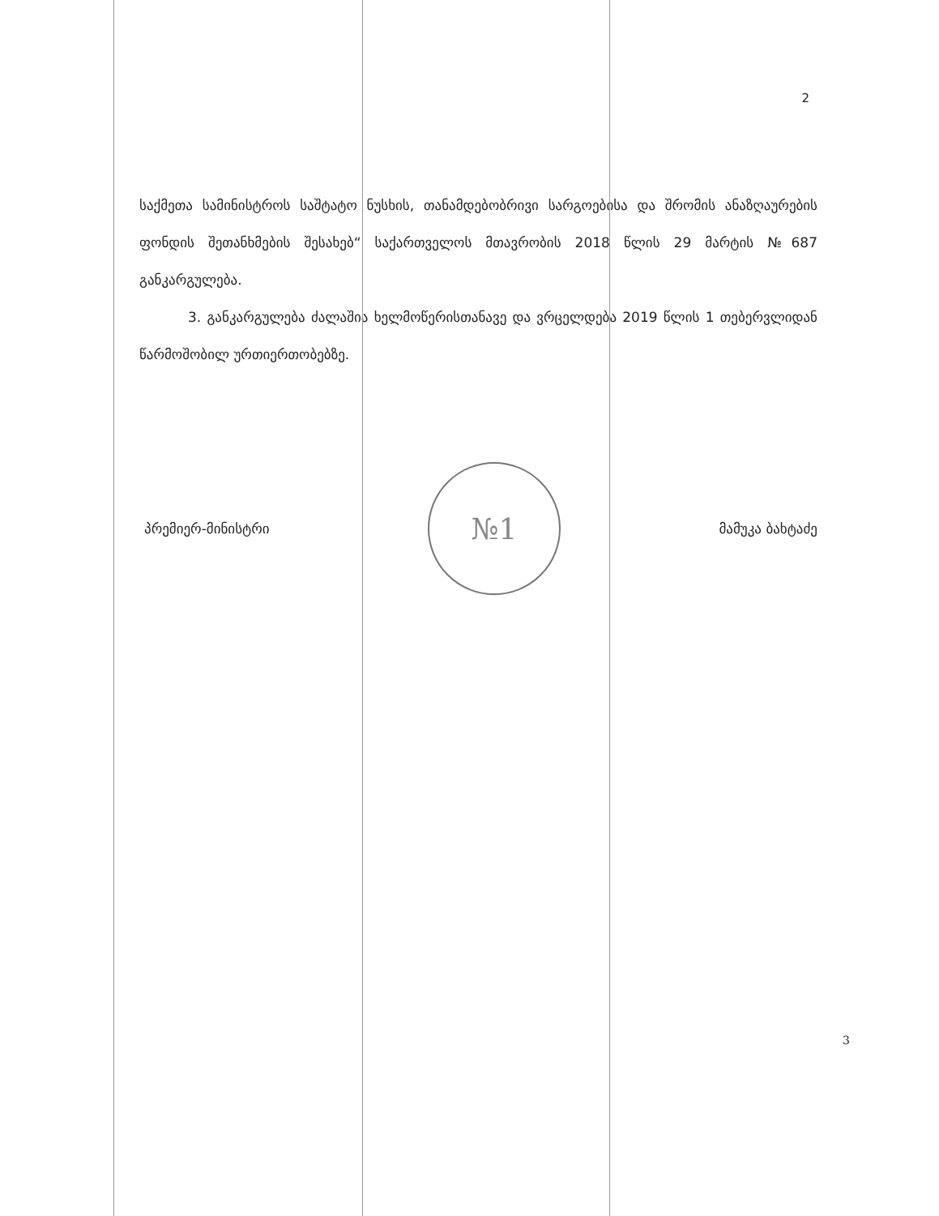2
საქმეთა სამინისტროს საშტატო ნუსხის, თანამდებობრივი სარგოებისა და შრომის ანაზღაურების ფონდის შეთანხმების შესახებ“ საქართველოს მთავრობის 2018 წლის 29 მარტის №687 განკარგულება.
3. განკარგულება ძალაშია ხელმოწერისთანავე და ვრცელდება 2019 წლის 1 თებერვლიდან წარმოშობილ ურთიერთობებზე.
პრემიერ-მინისტრი
№1
მამუკა ბახტაძე
3